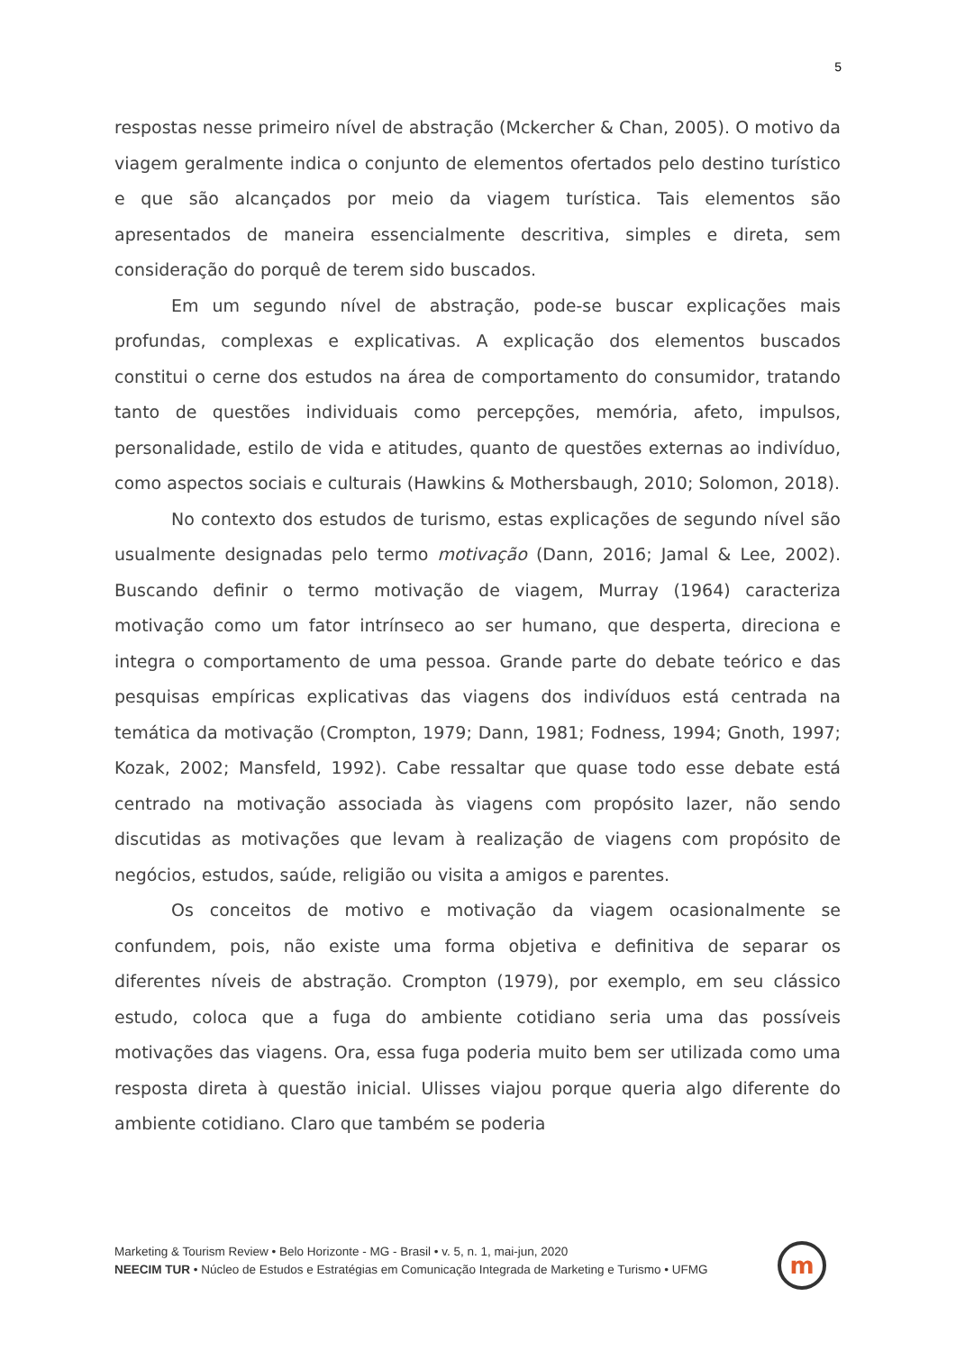5
respostas nesse primeiro nível de abstração (Mckercher & Chan, 2005). O motivo da viagem geralmente indica o conjunto de elementos ofertados pelo destino turístico e que são alcançados por meio da viagem turística. Tais elementos são apresentados de maneira essencialmente descritiva, simples e direta, sem consideração do porquê de terem sido buscados.
Em um segundo nível de abstração, pode-se buscar explicações mais profundas, complexas e explicativas. A explicação dos elementos buscados constitui o cerne dos estudos na área de comportamento do consumidor, tratando tanto de questões individuais como percepções, memória, afeto, impulsos, personalidade, estilo de vida e atitudes, quanto de questões externas ao indivíduo, como aspectos sociais e culturais (Hawkins & Mothersbaugh, 2010; Solomon, 2018).
No contexto dos estudos de turismo, estas explicações de segundo nível são usualmente designadas pelo termo motivação (Dann, 2016; Jamal & Lee, 2002). Buscando definir o termo motivação de viagem, Murray (1964) caracteriza motivação como um fator intrínseco ao ser humano, que desperta, direciona e integra o comportamento de uma pessoa. Grande parte do debate teórico e das pesquisas empíricas explicativas das viagens dos indivíduos está centrada na temática da motivação (Crompton, 1979; Dann, 1981; Fodness, 1994; Gnoth, 1997; Kozak, 2002; Mansfeld, 1992). Cabe ressaltar que quase todo esse debate está centrado na motivação associada às viagens com propósito lazer, não sendo discutidas as motivações que levam à realização de viagens com propósito de negócios, estudos, saúde, religião ou visita a amigos e parentes.
Os conceitos de motivo e motivação da viagem ocasionalmente se confundem, pois, não existe uma forma objetiva e definitiva de separar os diferentes níveis de abstração. Crompton (1979), por exemplo, em seu clássico estudo, coloca que a fuga do ambiente cotidiano seria uma das possíveis motivações das viagens. Ora, essa fuga poderia muito bem ser utilizada como uma resposta direta à questão inicial. Ulisses viajou porque queria algo diferente do ambiente cotidiano. Claro que também se poderia
Marketing & Tourism Review • Belo Horizonte - MG - Brasil • v. 5, n. 1, mai-jun, 2020
NEECIM TUR • Núcleo de Estudos e Estratégias em Comunicação Integrada de Marketing e Turismo • UFMG
m